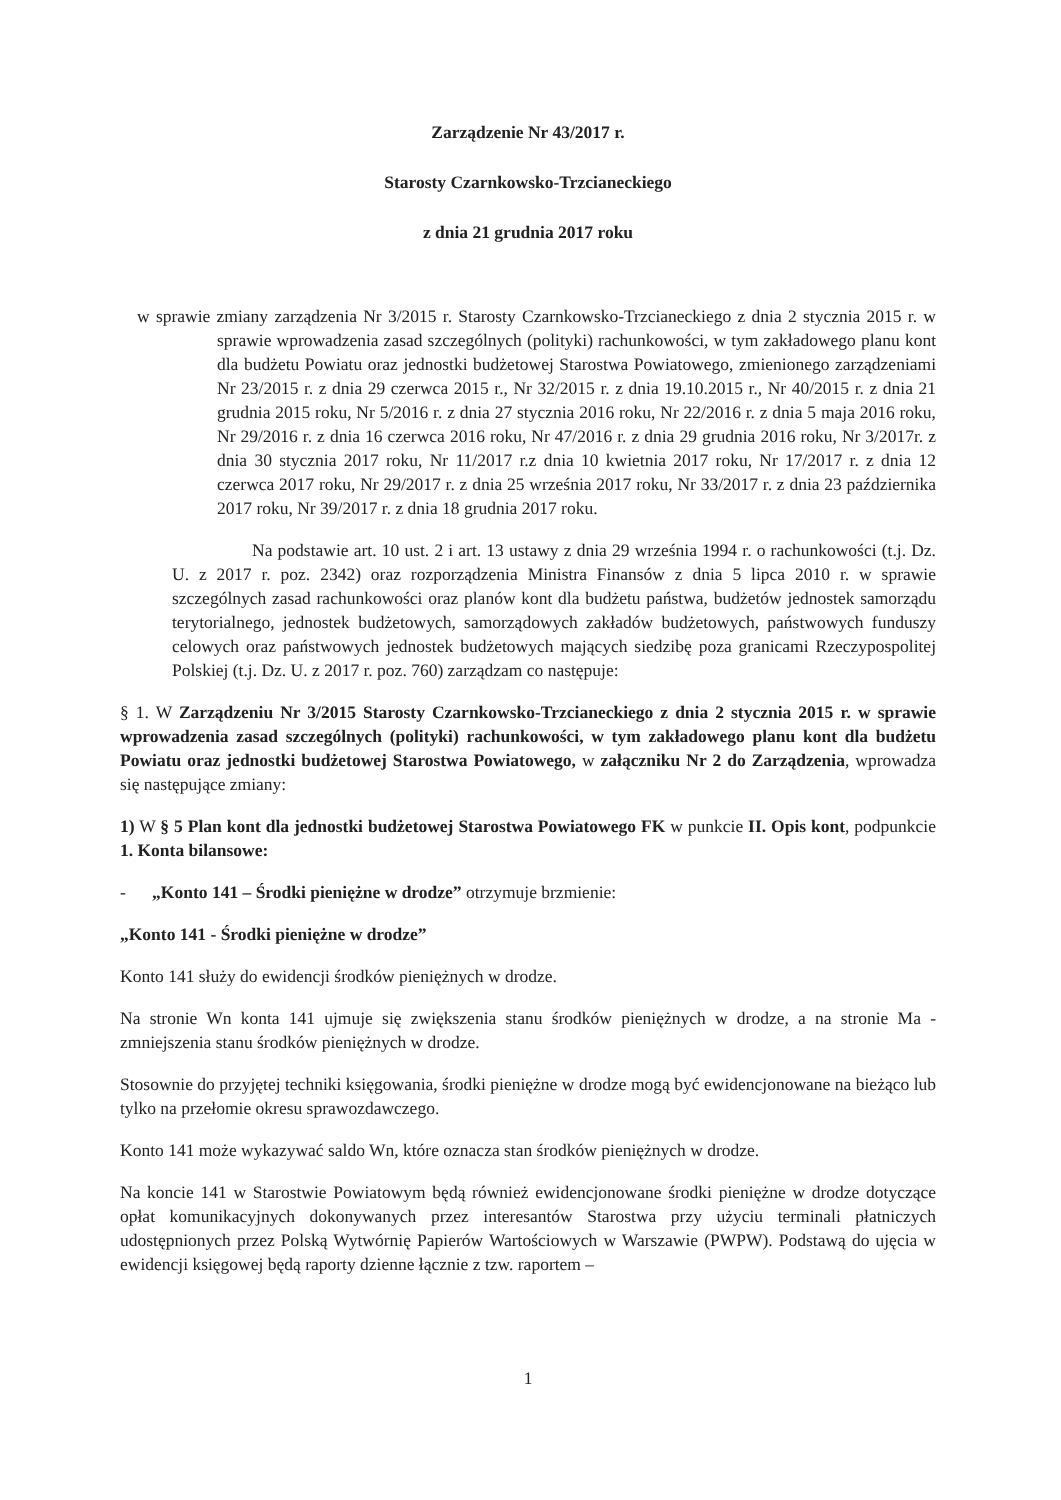Zarządzenie Nr 43/2017 r.
Starosty Czarnkowsko-Trzcianeckiego
z dnia 21 grudnia 2017 roku
w sprawie zmiany zarządzenia Nr 3/2015 r. Starosty Czarnkowsko-Trzcianeckiego z dnia 2 stycznia 2015 r. w sprawie wprowadzenia zasad szczególnych (polityki) rachunkowości, w tym zakładowego planu kont dla budżetu Powiatu oraz jednostki budżetowej Starostwa Powiatowego, zmienionego zarządzeniami Nr 23/2015 r. z dnia 29 czerwca 2015 r., Nr 32/2015 r. z dnia 19.10.2015 r., Nr 40/2015 r. z dnia 21 grudnia 2015 roku, Nr 5/2016 r. z dnia 27 stycznia 2016 roku, Nr 22/2016 r. z dnia 5 maja 2016 roku, Nr 29/2016 r. z dnia 16 czerwca 2016 roku, Nr 47/2016 r. z dnia 29 grudnia 2016 roku, Nr 3/2017r. z dnia 30 stycznia 2017 roku, Nr 11/2017 r.z dnia 10 kwietnia 2017 roku, Nr 17/2017 r. z dnia 12 czerwca 2017 roku, Nr 29/2017 r. z dnia 25 września 2017 roku, Nr 33/2017 r. z dnia 23 października 2017 roku, Nr 39/2017 r. z dnia 18 grudnia 2017 roku.
Na podstawie art. 10 ust. 2 i art. 13 ustawy z dnia 29 września 1994 r. o rachunkowości (t.j. Dz. U. z 2017 r. poz. 2342) oraz rozporządzenia Ministra Finansów z dnia 5 lipca 2010 r. w sprawie szczególnych zasad rachunkowości oraz planów kont dla budżetu państwa, budżetów jednostek samorządu terytorialnego, jednostek budżetowych, samorządowych zakładów budżetowych, państwowych funduszy celowych oraz państwowych jednostek budżetowych mających siedzibę poza granicami Rzeczypospolitej Polskiej (t.j. Dz. U. z 2017 r. poz. 760) zarządzam co następuje:
§ 1. W Zarządzeniu Nr 3/2015 Starosty Czarnkowsko-Trzcianeckiego z dnia 2 stycznia 2015 r. w sprawie wprowadzenia zasad szczególnych (polityki) rachunkowości, w tym zakładowego planu kont dla budżetu Powiatu oraz jednostki budżetowej Starostwa Powiatowego, w załączniku Nr 2 do Zarządzenia, wprowadza się następujące zmiany:
1) W § 5 Plan kont dla jednostki budżetowej Starostwa Powiatowego FK w punkcie II. Opis kont, podpunkcie 1. Konta bilansowe:
- „Konto 141 – Środki pieniężne w drodze” otrzymuje brzmienie:
„Konto 141 - Środki pieniężne w drodze”
Konto 141 służy do ewidencji środków pieniężnych w drodze.
Na stronie Wn konta 141 ujmuje się zwiększenia stanu środków pieniężnych w drodze, a na stronie Ma - zmniejszenia stanu środków pieniężnych w drodze.
Stosownie do przyjętej techniki księgowania, środki pieniężne w drodze mogą być ewidencjonowane na bieżąco lub tylko na przełomie okresu sprawozdawczego.
Konto 141 może wykazywać saldo Wn, które oznacza stan środków pieniężnych w drodze.
Na koncie 141 w Starostwie Powiatowym będą również ewidencjonowane środki pieniężne w drodze dotyczące opłat komunikacyjnych dokonywanych przez interesantów Starostwa przy użyciu terminali płatniczych udostępnionych przez Polską Wytwórnię Papierów Wartościowych w Warszawie (PWPW). Podstawą do ujęcia w ewidencji księgowej będą raporty dzienne łącznie z tzw. raportem –
1